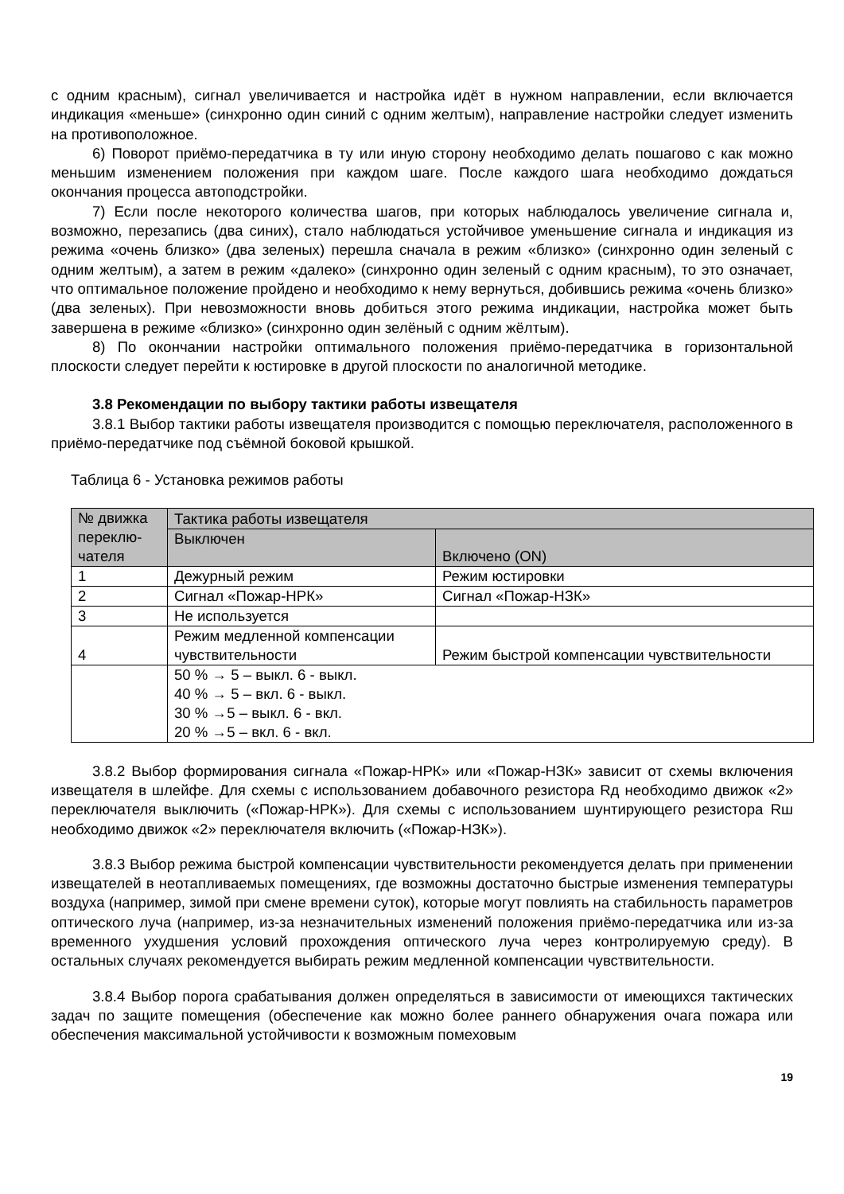с одним красным), сигнал увеличивается и настройка идёт в нужном направлении, если включается индикация «меньше» (синхронно один синий с одним желтым), направление настройки следует изменить на противоположное.
6) Поворот приёмо-передатчика в ту или иную сторону необходимо делать пошагово с как можно меньшим изменением положения при каждом шаге. После каждого шага необходимо дождаться окончания процесса автоподстройки.
7) Если после некоторого количества шагов, при которых наблюдалось увеличение сигнала и, возможно, перезапись (два синих), стало наблюдаться устойчивое уменьшение сигнала и индикация из режима «очень близко» (два зеленых) перешла сначала в режим «близко» (синхронно один зеленый с одним желтым), а затем в режим «далеко» (синхронно один зеленый с одним красным), то это означает, что оптимальное положение пройдено и необходимо к нему вернуться, добившись режима «очень близко» (два зеленых). При невозможности вновь добиться этого режима индикации, настройка может быть завершена в режиме «близко» (синхронно один зелёный с одним жёлтым).
8) По окончании настройки оптимального положения приёмо-передатчика в горизонтальной плоскости следует перейти к юстировке в другой плоскости по аналогичной методике.
3.8 Рекомендации по выбору тактики работы извещателя
3.8.1 Выбор тактики работы извещателя производится с помощью переключателя, расположенного в приёмо-передатчике под съёмной боковой крышкой.
Таблица 6 - Установка режимов работы
| № движка переклю-чателя | Тактика работы извещателя | |
| | Выключен | Включено (ON) |
| 1 | Дежурный режим | Режим юстировки |
| 2 | Сигнал «Пожар-НРК» | Сигнал «Пожар-НЗК» |
| 3 | Не используется | |
| 4 | Режим медленной компенсации чувствительности | Режим быстрой компенсации чувствительности |
| | 50 % → 5 – выкл. 6 - выкл. 40 % → 5 – вкл. 6 - выкл. 30 % →5 – выкл. 6 - вкл. 20 % →5 – вкл. 6 - вкл. | |
3.8.2 Выбор формирования сигнала «Пожар-НРК» или «Пожар-НЗК» зависит от схемы включения извещателя в шлейфе. Для схемы с использованием добавочного резистора Rд необходимо движок «2» переключателя выключить («Пожар-НРК»). Для схемы с использованием шунтирующего резистора Rш необходимо движок «2» переключателя включить («Пожар-НЗК»).
3.8.3 Выбор режима быстрой компенсации чувствительности рекомендуется делать при применении извещателей в неотапливаемых помещениях, где возможны достаточно быстрые изменения температуры воздуха (например, зимой при смене времени суток), которые могут повлиять на стабильность параметров оптического луча (например, из-за незначительных изменений положения приёмо-передатчика или из-за временного ухудшения условий прохождения оптического луча через контролируемую среду). В остальных случаях рекомендуется выбирать режим медленной компенсации чувствительности.
3.8.4 Выбор порога срабатывания должен определяться в зависимости от имеющихся тактических задач по защите помещения (обеспечение как можно более раннего обнаружения очага пожара или обеспечения максимальной устойчивости к возможным помеховым
19